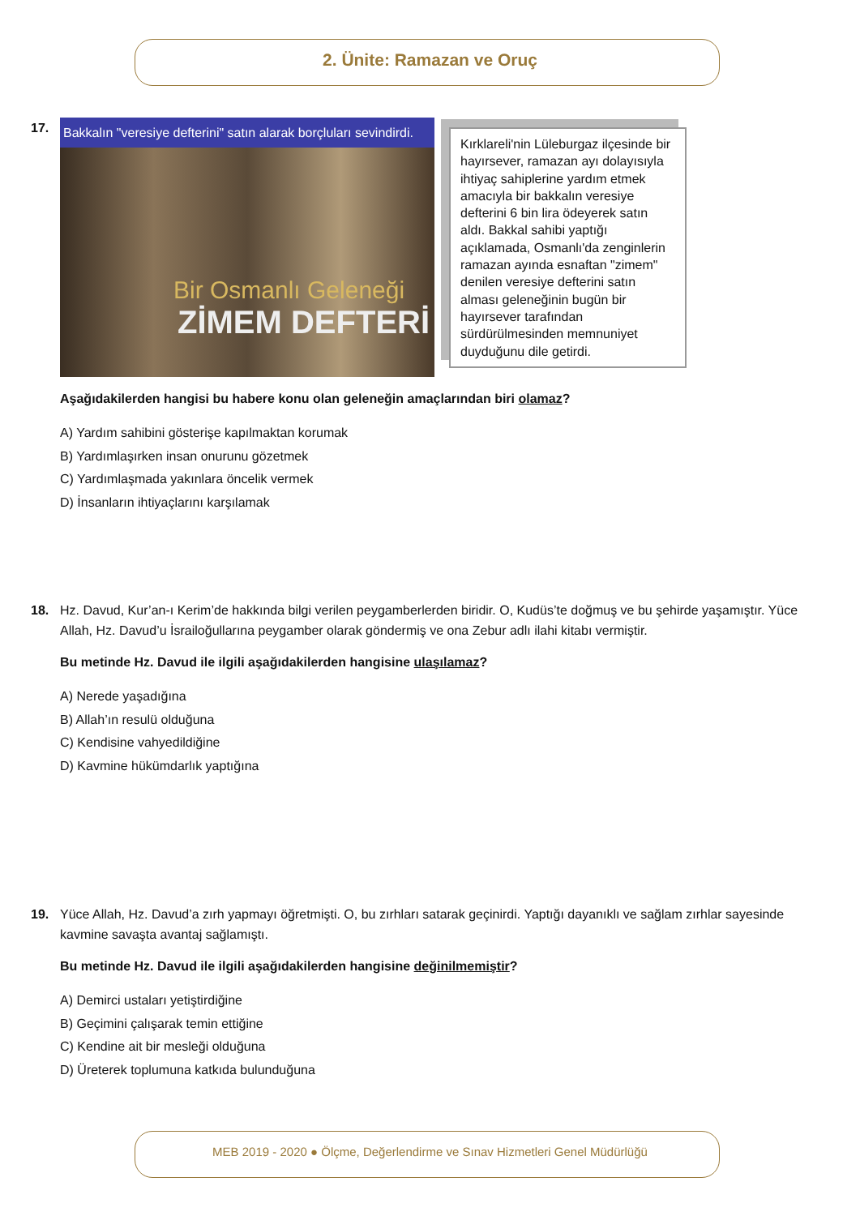2. Ünite: Ramazan ve Oruç
17.
Bakkalın "veresiye defterini" satın alarak borçluları sevindirdi.
Bir Osmanlı Geleneği
ZİMEM DEFTERİ
Kırklareli'nin Lüleburgaz ilçesinde bir hayırsever, ramazan ayı dolayısıyla ihtiyaç sahiplerine yardım etmek amacıyla bir bakkalın veresiye defterini 6 bin lira ödeyerek satın aldı. Bakkal sahibi yaptığı açıklamada, Osmanlı'da zenginlerin ramazan ayında esnaftan "zimem" denilen veresiye defterini satın alması geleneğinin bugün bir hayırsever tarafından sürdürülmesinden memnuniyet duyduğunu dile getirdi.
Aşağıdakilerden hangisi bu habere konu olan geleneğin amaçlarından biri olamaz?
A) Yardım sahibini gösterişe kapılmaktan korumak
B) Yardımlaşırken insan onurunu gözetmek
C) Yardımlaşmada yakınlara öncelik vermek
D) İnsanların ihtiyaçlarını karşılamak
18.
Hz. Davud, Kur’an-ı Kerim’de hakkında bilgi verilen peygamberlerden biridir. O, Kudüs’te doğmuş ve bu şehirde yaşamıştır. Yüce Allah, Hz. Davud’u İsrailoğullarına peygamber olarak göndermiş ve ona Zebur adlı ilahi kitabı vermiştir.
Bu metinde Hz. Davud ile ilgili aşağıdakilerden hangisine ulaşılamaz?
A) Nerede yaşadığına
B) Allah’ın resulü olduğuna
C) Kendisine vahyedildiğine
D) Kavmine hükümdarlık yaptığına
19.
Yüce Allah, Hz. Davud’a zırh yapmayı öğretmişti. O, bu zırhları satarak geçinirdi. Yaptığı dayanıklı ve sağlam zırhlar sayesinde kavmine savaşta avantaj sağlamıştı.
Bu metinde Hz. Davud ile ilgili aşağıdakilerden hangisine değinilmemiştir?
A) Demirci ustaları yetiştirdiğine
B) Geçimini çalışarak temin ettiğine
C) Kendine ait bir mesleği olduğuna
D) Üreterek toplumuna katkıda bulunduğuna
MEB 2019 - 2020 ● Ölçme, Değerlendirme ve Sınav Hizmetleri Genel Müdürlüğü